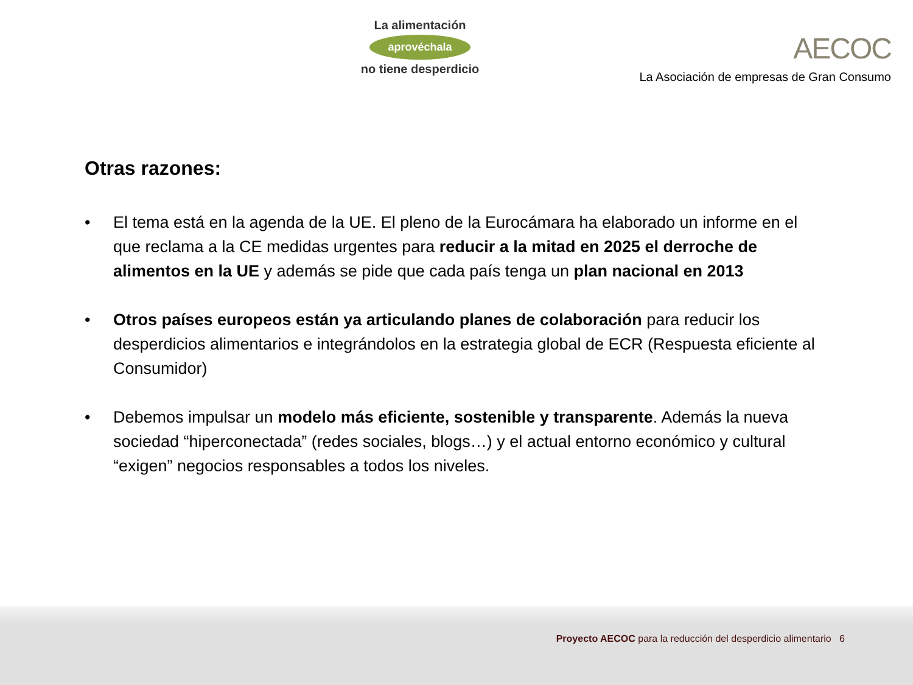La alimentación
aprovéchala
no tiene desperdicio
AECOC
La Asociación de empresas de Gran Consumo
Otras razones:
• El tema está en la agenda de la UE. El pleno de la Eurocámara ha elaborado un informe en el que reclama a la CE medidas urgentes para reducir a la mitad en 2025 el derroche de alimentos en la UE y además se pide que cada país tenga un plan nacional en 2013
• Otros países europeos están ya articulando planes de colaboración para reducir los desperdicios alimentarios e integrándolos en la estrategia global de ECR (Respuesta eficiente al Consumidor)
• Debemos impulsar un modelo más eficiente, sostenible y transparente. Además la nueva sociedad “hiperconectada” (redes sociales, blogs…) y el actual entorno económico y cultural “exigen” negocios responsables a todos los niveles.
Proyecto AECOC para la reducción del desperdicio alimentario 6